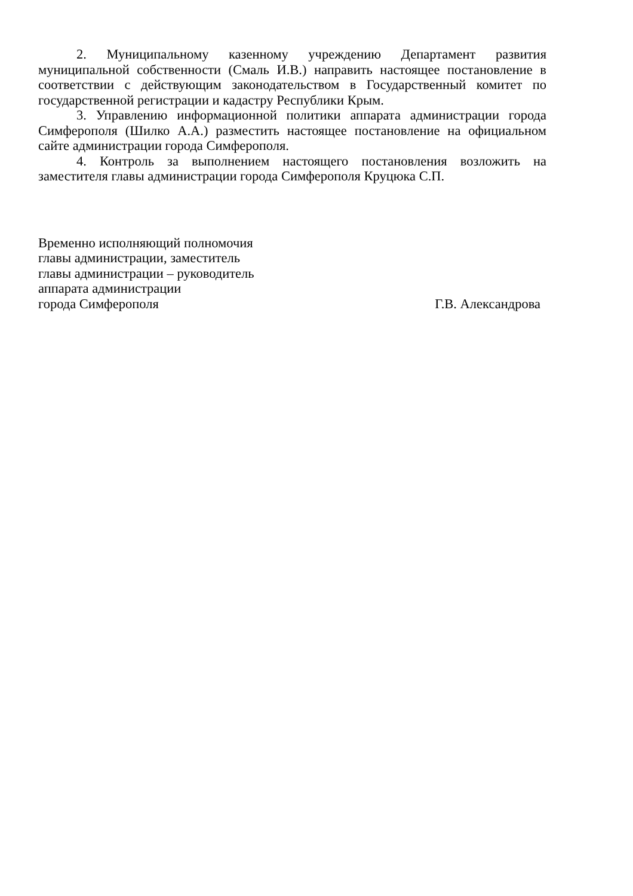2. Муниципальному казенному учреждению Департамент развития муниципальной собственности (Смаль И.В.) направить настоящее постановление в соответствии с действующим законодательством в Государственный комитет по государственной регистрации и кадастру Республики Крым.
3. Управлению информационной политики аппарата администрации города Симферополя (Шилко А.А.) разместить настоящее постановление на официальном сайте администрации города Симферополя.
4. Контроль за выполнением настоящего постановления возложить на заместителя главы администрации города Симферополя Круцюка С.П.
Временно исполняющий полномочия
главы администрации, заместитель
главы администрации – руководитель
аппарата администрации
города Симферополя
Г.В. Александрова